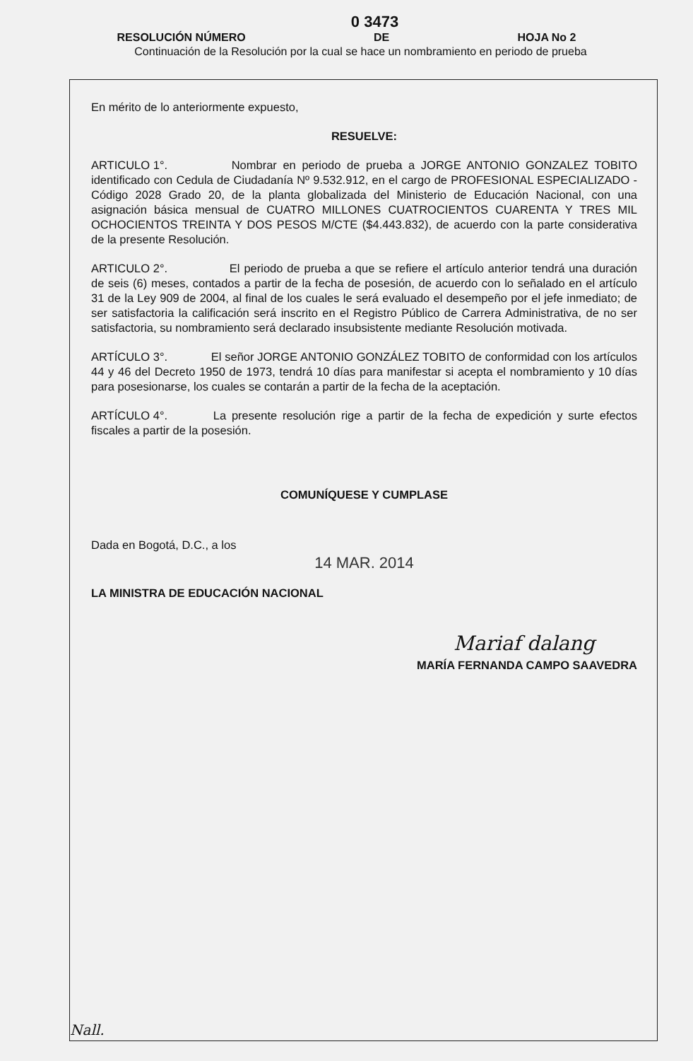0 3473
RESOLUCIÓN NÚMERO DE HOJA No 2
Continuación de la Resolución por la cual se hace un nombramiento en periodo de prueba
En mérito de lo anteriormente expuesto,
RESUELVE:
ARTICULO 1°. Nombrar en periodo de prueba a JORGE ANTONIO GONZALEZ TOBITO identificado con Cedula de Ciudadanía Nº 9.532.912, en el cargo de PROFESIONAL ESPECIALIZADO - Código 2028 Grado 20, de la planta globalizada del Ministerio de Educación Nacional, con una asignación básica mensual de CUATRO MILLONES CUATROCIENTOS CUARENTA Y TRES MIL OCHOCIENTOS TREINTA Y DOS PESOS M/CTE ($4.443.832), de acuerdo con la parte considerativa de la presente Resolución.
ARTICULO 2°. El periodo de prueba a que se refiere el artículo anterior tendrá una duración de seis (6) meses, contados a partir de la fecha de posesión, de acuerdo con lo señalado en el artículo 31 de la Ley 909 de 2004, al final de los cuales le será evaluado el desempeño por el jefe inmediato; de ser satisfactoria la calificación será inscrito en el Registro Público de Carrera Administrativa, de no ser satisfactoria, su nombramiento será declarado insubsistente mediante Resolución motivada.
ARTÍCULO 3°. El señor JORGE ANTONIO GONZÁLEZ TOBITO de conformidad con los artículos 44 y 46 del Decreto 1950 de 1973, tendrá 10 días para manifestar si acepta el nombramiento y 10 días para posesionarse, los cuales se contarán a partir de la fecha de la aceptación.
ARTÍCULO 4°. La presente resolución rige a partir de la fecha de expedición y surte efectos fiscales a partir de la posesión.
COMUNÍQUESE Y CUMPLASE
Dada en Bogotá, D.C., a los
14 MAR. 2014
LA MINISTRA DE EDUCACIÓN NACIONAL
Mariaf dalang
MARÍA FERNANDA CAMPO SAAVEDRA
Nall.